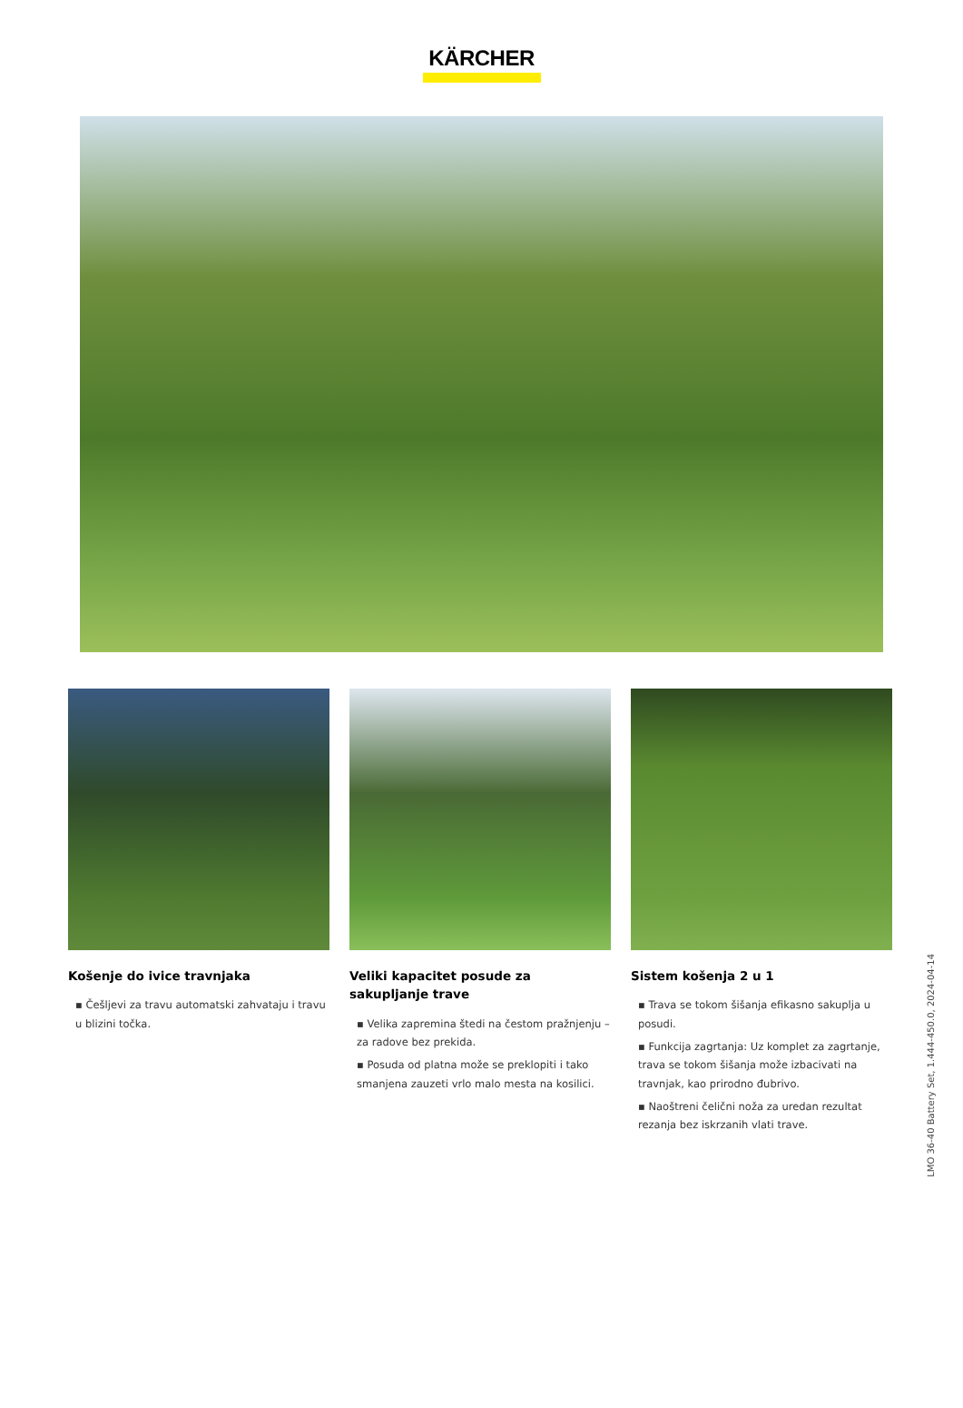KÄRCHER
Košenje do ivice travnjaka
▪ Češljevi za travu automatski zahvataju i travu u blizini točka.
Veliki kapacitet posude za sakupljanje trave
▪ Velika zapremina štedi na čestom pražnjenju – za radove bez prekida.
▪ Posuda od platna može se preklopiti i tako smanjena zauzeti vrlo malo mesta na kosilici.
Sistem košenja 2 u 1
▪ Trava se tokom šišanja efikasno sakuplja u posudi.
▪ Funkcija zagrtanja: Uz komplet za zagrtanje, trava se tokom šišanja može izbacivati na travnjak, kao prirodno đubrivo.
▪ Naoštreni čelični noža za uredan rezultat rezanja bez iskrzanih vlati trave.
LMO 36-40 Battery Set, 1.444-450.0, 2024-04-14